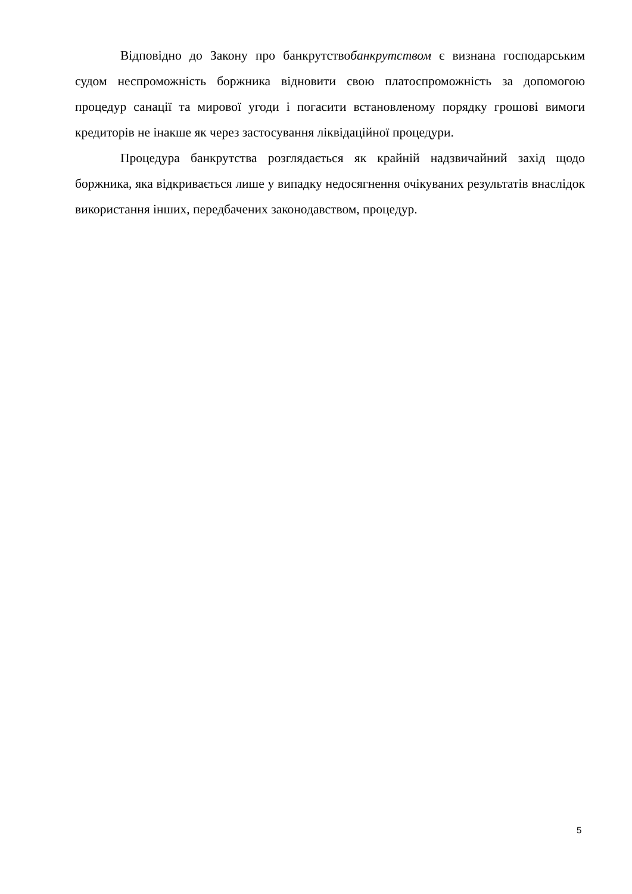Відповідно до Закону про банкрутствобанкрутством є визнана господарським судом неспроможність боржника відновити свою платоспроможність за допомогою процедур санації та мирової угоди і погасити встановленому порядку грошові вимоги кредиторів не інакше як через застосування ліквідаційної процедури.
Процедура банкрутства розглядається як крайній надзвичайний захід щодо боржника, яка відкривається лише у випадку недосягнення очікуваних результатів внаслідок використання інших, передбачених законодавством, процедур.
5